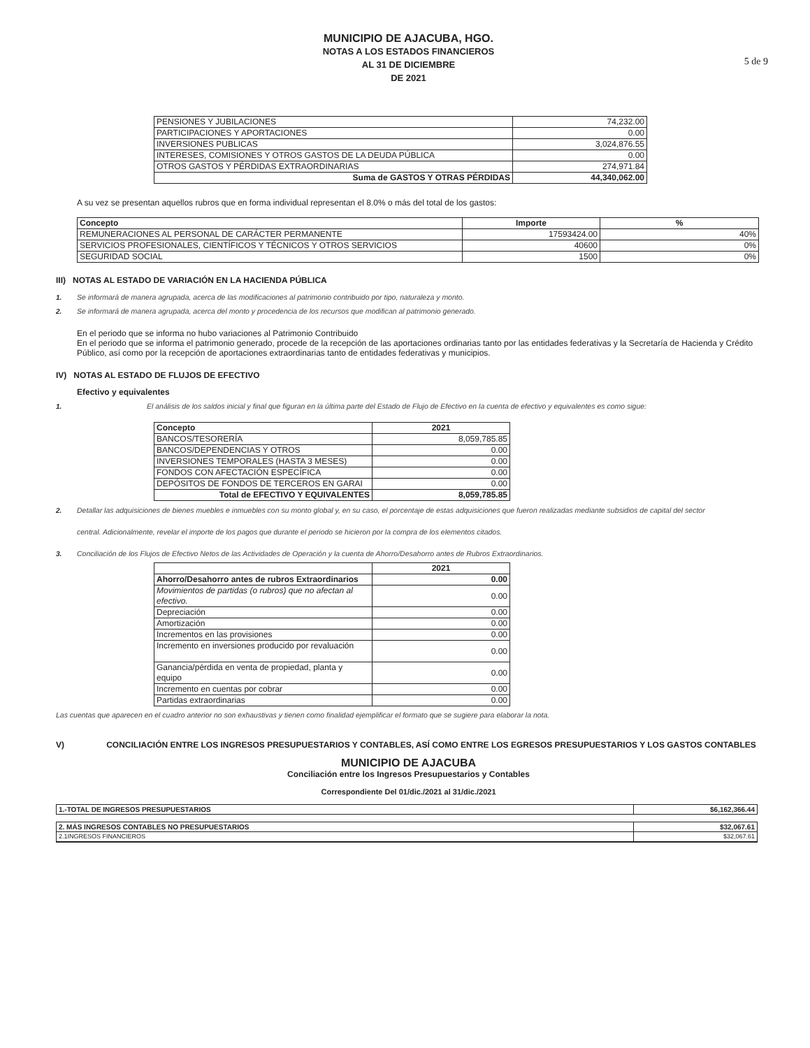MUNICIPIO DE AJACUBA, HGO.
NOTAS A LOS ESTADOS FINANCIEROS
AL 31 DE DICIEMBRE
DE 2021
5 de 9
| PENSIONES Y JUBILACIONES | 74,232.00 |
| PARTICIPACIONES Y APORTACIONES | 0.00 |
| INVERSIONES PUBLICAS | 3,024,876.55 |
| INTERESES, COMISIONES Y OTROS GASTOS DE LA DEUDA PÚBLICA | 0.00 |
| OTROS GASTOS Y PÉRDIDAS EXTRAORDINARIAS | 274,971.84 |
| Suma de GASTOS Y OTRAS PÉRDIDAS | 44,340,062.00 |
A su vez se presentan aquellos rubros que en forma individual representan el 8.0% o más del total de los gastos:
| Concepto | Importe | % |
| --- | --- | --- |
| REMUNERACIONES AL PERSONAL DE CARÁCTER PERMANENTE | 17593424.00 | 40% |
| SERVICIOS PROFESIONALES, CIENTÍFICOS Y TÉCNICOS Y OTROS SERVICIOS | 40600 | 0% |
| SEGURIDAD SOCIAL | 1500 | 0% |
III) NOTAS AL ESTADO DE VARIACIÓN EN LA HACIENDA PÚBLICA
1. Se informará de manera agrupada, acerca de las modificaciones al patrimonio contribuido por tipo, naturaleza y monto.
2. Se informará de manera agrupada, acerca del monto y procedencia de los recursos que modifican al patrimonio generado.
En el periodo que se informa no hubo variaciones al Patrimonio Contribuido
En el periodo que se informa el patrimonio generado, procede de la recepción de las aportaciones ordinarias tanto por las entidades federativas y la Secretaría de Hacienda y Crédito Público, así como por la recepción de aportaciones extraordinarias tanto de entidades federativas y municipios.
IV) NOTAS AL ESTADO DE FLUJOS DE EFECTIVO
Efectivo y equivalentes
1. El análisis de los saldos inicial y final que figuran en la última parte del Estado de Flujo de Efectivo en la cuenta de efectivo y equivalentes es como sigue:
| Concepto | 2021 |
| --- | --- |
| BANCOS/TESORERÍA | 8,059,785.85 |
| BANCOS/DEPENDENCIAS Y OTROS | 0.00 |
| INVERSIONES TEMPORALES (HASTA 3 MESES) | 0.00 |
| FONDOS CON AFECTACIÓN ESPECÍFICA | 0.00 |
| DEPÓSITOS DE FONDOS DE TERCEROS EN GARAI | 0.00 |
| Total de EFECTIVO Y EQUIVALENTES | 8,059,785.85 |
2. Detallar las adquisiciones de bienes muebles e inmuebles con su monto global y, en su caso, el porcentaje de estas adquisiciones que fueron realizadas mediante subsidios de capital del sector
central. Adicionalmente, revelar el importe de los pagos que durante el periodo se hicieron por la compra de los elementos citados.
3. Conciliación de los Flujos de Efectivo Netos de las Actividades de Operación y la cuenta de Ahorro/Desahorro antes de Rubros Extraordinarios.
| | 2021 |
| --- | --- |
| Ahorro/Desahorro antes de rubros Extraordinarios | 0.00 |
| Movimientos de partidas (o rubros) que no afectan al efectivo. | 0.00 |
| Depreciación | 0.00 |
| Amortización | 0.00 |
| Incrementos en las provisiones | 0.00 |
| Incremento en inversiones producido por revaluación | 0.00 |
| Ganancia/pérdida en venta de propiedad, planta y equipo | 0.00 |
| Incremento en cuentas por cobrar | 0.00 |
| Partidas extraordinarias | 0.00 |
Las cuentas que aparecen en el cuadro anterior no son exhaustivas y tienen como finalidad ejemplificar el formato que se sugiere para elaborar la nota.
V) CONCILIACIÓN ENTRE LOS INGRESOS PRESUPUESTARIOS Y CONTABLES, ASÍ COMO ENTRE LOS EGRESOS PRESUPUESTARIOS Y LOS GASTOS CONTABLES
MUNICIPIO DE AJACUBA
Conciliación entre los Ingresos Presupuestarios y Contables
Correspondiente Del 01/dic./2021 al 31/dic./2021
| 1.-TOTAL DE INGRESOS PRESUPUESTARIOS | $6,162,366.44 |
| 2. MÁS INGRESOS CONTABLES NO PRESUPUESTARIOS | $32,067.61 |
| 2.1INGRESOS FINANCIEROS | $32,067.61 |